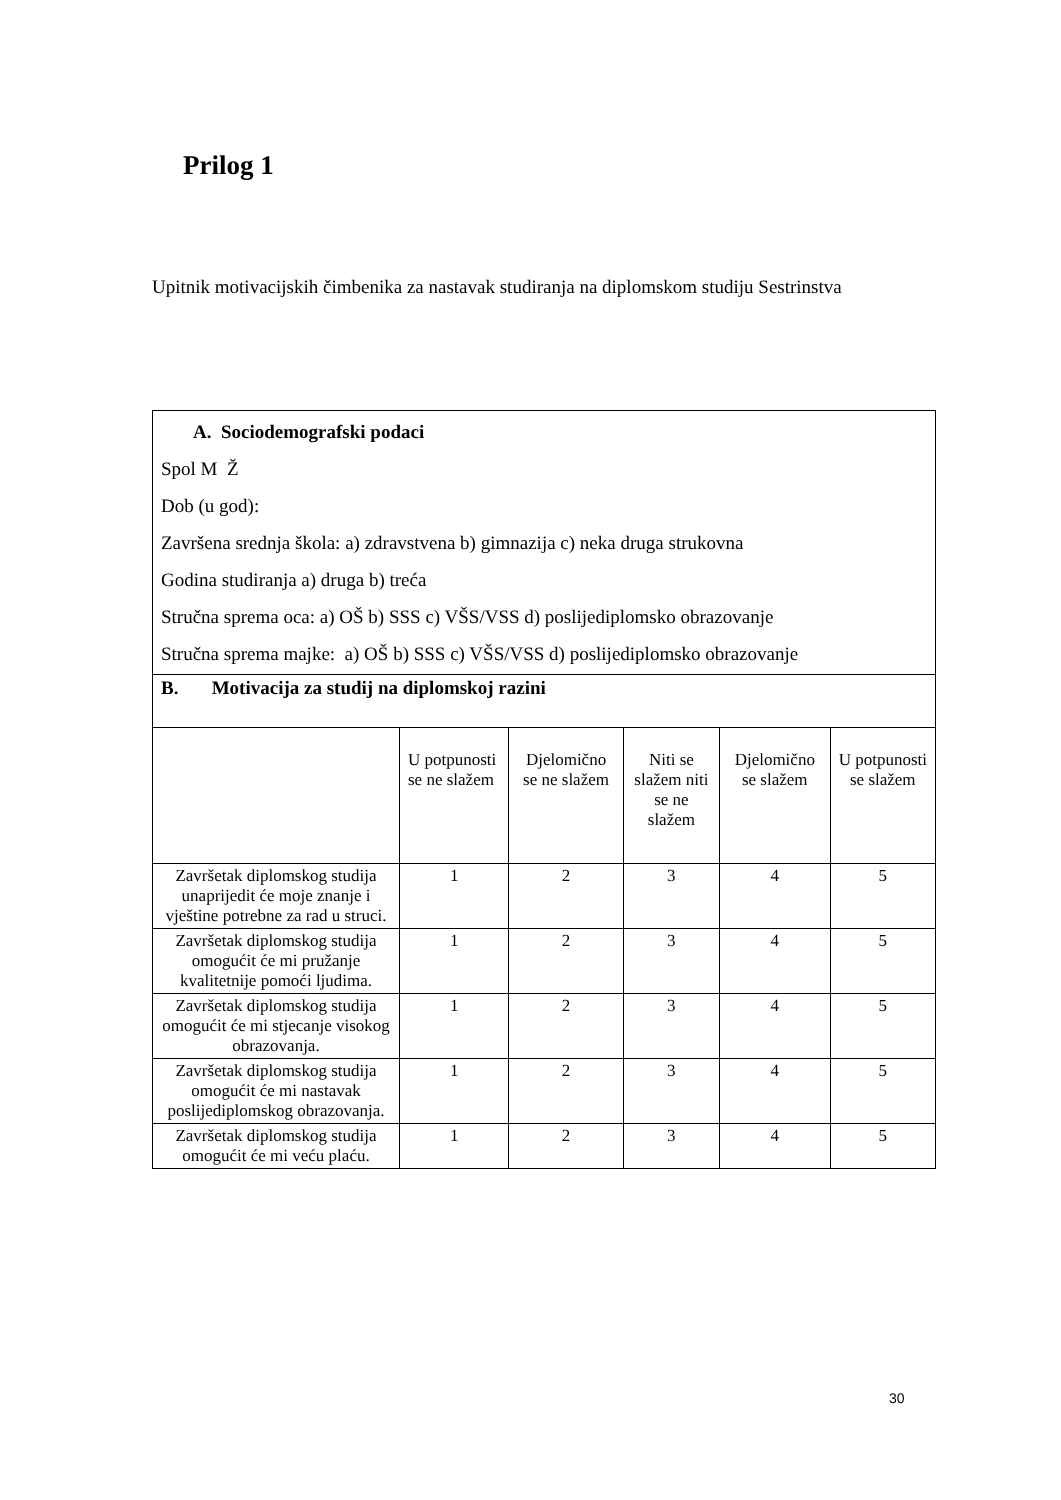Prilog 1
Upitnik motivacijskih čimbenika za nastavak studiranja na diplomskom studiju Sestrinstva
| A. Sociodemografski podaci Spol M Ž Dob (u god): Završena srednja škola: a) zdravstvena b) gimnazija c) neka druga strukovna Godina studiranja a) druga b) treća Stručna sprema oca: a) OŠ b) SSS c) VŠS/VSS d) poslijediplomsko obrazovanje Stručna sprema majke: a) OŠ b) SSS c) VŠS/VSS d) poslijediplomsko obrazovanje | | | | | |
| B. Motivacija za studij na diplomskoj razini | | | | | |
| | U potpunosti se ne slažem | Djelomično se ne slažem | Niti se slažem niti se ne slažem | Djelomično se slažem | U potpunosti se slažem |
| Završetak diplomskog studija unaprijedit će moje znanje i vještine potrebne za rad u struci. | 1 | 2 | 3 | 4 | 5 |
| Završetak diplomskog studija omogućit će mi pružanje kvalitetnije pomoći ljudima. | 1 | 2 | 3 | 4 | 5 |
| Završetak diplomskog studija omogućit će mi stjecanje visokog obrazovanja. | 1 | 2 | 3 | 4 | 5 |
| Završetak diplomskog studija omogućit će mi nastavak poslijediplomskog obrazovanja. | 1 | 2 | 3 | 4 | 5 |
| Završetak diplomskog studija omogućit će mi veću plaću. | 1 | 2 | 3 | 4 | 5 |
30